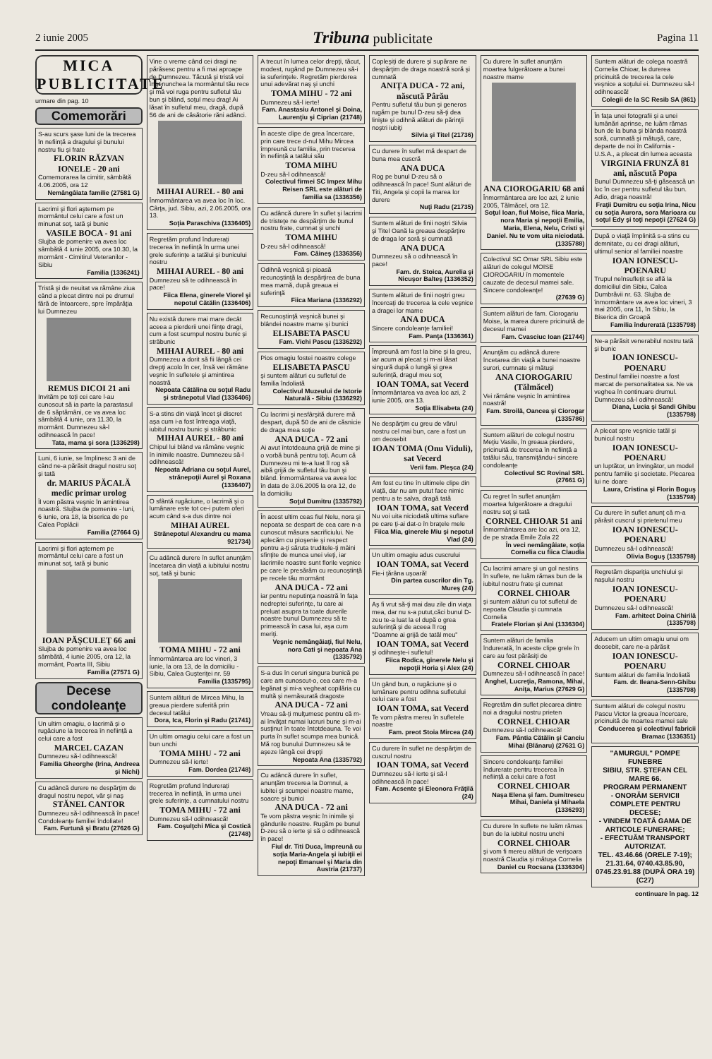2 iunie 2005 Tribuna publicitate Pagina 11
MICA PUBLICITATE
urmare din pag. 10
Comemorări
S-au scurs şase luni de la trecerea în neființă a dragului şi bunului nostru fiu şi frate
FLORIN RĂZVAN IONELE - 20 ani
Comemorarea la cimitir, sâmbătă 4.06.2005, ora 12
Nemângâiata familie (27581 G)
Lacrimi şi flori aşternem pe mormântul celui care a fost un minunat soţ, tată şi bunic
VASILE BOCA - 91 ani
Slujba de pomenire va avea loc sâmbătă 4 iunie 2005, ora 10.30, la mormânt - Cimitirul Veteranilor - Sibiu
Familia (1336241)
Tristă şi de neuitat va rămâne ziua când a plecat dintre noi pe drumul fără de întoarcere, spre împărăţia lui Dumnezeu
REMUS DICOI 21 ani
Invităm pe toţi cei care l-au cunoscut să ia parte la parastasul de 6 săptămâni, ce va avea loc sâmbătă 4 iunie, ora 11.30, la mormânt. Dumnezeu să-l odihnească în pace!
Tata, mama şi sora (1336298)
Luni, 6 iunie, se împlinesc 3 ani de când ne-a părăsit dragul nostru soţ şi tată
dr. MARIUS PĂCALĂ medic primar urolog
Îl vom păstra veşnic în amintirea noastră. Slujba de pomenire - luni, 6 iunie, ora 18, la biserica de pe Calea Poplăcii
Familia (27664 G)
Lacrimi şi flori aşternem pe mormântul celui care a fost un minunat soţ, tată şi bunic
IOAN PĂŞCULEŢ 66 ani
Slujba de pomenire va avea loc sâmbătă, 4 iunie 2005, ora 12, la mormânt, Poarta III, Sibiu
Familia (27571 G)
Decese condoleanţe
Un ultim omagiu, o lacrimă şi o rugăciune la trecerea în neființă a celui care a fost
MARCEL CAZAN
Dumnezeu să-l odihnească!
Familia Gheorghe (Irina, Andreea şi Nichi)
Cu adâncă durere ne despărţim de dragul nostru nepot, văr şi naş
STĂNEL CANTOR
Dumnezeu să-l odihnească în pace! Condoleanţe familiei îndoliate!
Fam. Furtună şi Bratu (27626 G)
Vine o vreme când cei dragi ne părăsesc pentru a fi mai aproape de Dumnezeu. Tăcută şi tristă voi îngenunchea la mormântul tău rece şi mă voi ruga pentru sufletul tău bun şi blând, soţul meu drag! Ai lăsat în sufletul meu, dragă, după 56 de ani de căsătorie răni adânci.
MIHAI AUREL - 80 ani
Înmormântarea va avea loc în loc. Cârţa, jud. Sibiu, azi, 2.06.2005, ora 13.
Soţia Paraschiva (1336405)
Regretăm profund îndurerați trecerea în neființă în urma unei grele suferinţe a tatălui şi bunicului nostru
MIHAI AUREL - 80 ani
Dumnezeu să te odihnească în pace!
Fiica Elena, ginerele Viorel şi nepotul Cătălin (1336406)
Nu există durere mai mare decât aceea a pierderii unei fiinţe dragi, cum a fost scumpul nostru bunic şi străbunic
MIHAI AUREL - 80 ani
Dumnezeu a dorit să fii lângă cei drepţi acolo în cer, însă vei rămâne veşnic în sufletele şi amintirea noastră
Nepoata Cătălina cu soţul Radu şi strănepotul Vlad (1336406)
S-a stins din viaţă încet şi discret aşa cum i-a fost întreaga viaţă, iubitul nostru bunic şi străbunic
MIHAI AUREL - 80 ani
Chipul lui blând va rămâne veşnic în inimile noastre. Dumnezeu să-l odihnească!
Nepoata Adriana cu soţul Aurel, strănepoţii Aurel şi Roxana (1336407)
O sfântă rugăciune, o lacrimă şi o lumânare este tot ce-i putem oferi acum când s-a dus dintre noi
MIHAI AUREL
Strănepotul Alexandru cu mama 921734)
Cu adâncă durere în suflet anunţăm încetarea din viaţă a iubitului nostru soţ, tată şi bunic
TOMA MIHU - 72 ani
Înmormântarea are loc vineri, 3 iunie, la ora 13, de la domiciliu - Sibiu, Calea Guşteriţei nr. 59
Familia (1335795)
Suntem alături de Mircea Mihu, la greaua pierdere suferită prin decesul tatălui
Dora, Ica, Florin şi Radu (21741)
Un ultim omagiu celui care a fost un bun unchi
TOMA MIHU - 72 ani
Dumnezeu să-l ierte!
Fam. Dordea (21748)
Regretăm profund îndurerați trecerea în neființă, în urma unei grele suferinţe, a cumnatului nostru
TOMA MIHU - 72 ani
Dumnezeu să-l odihnească!
Fam. Coşulţchi Mica şi Costică (21748)
A trecut în lumea celor drepţi, tăcut, modest, rugând pe Dumnezeu să-i ia suferinţele. Regretăm pierderea unui adevărat naş şi unchi
TOMA MIHU - 72 ani
Dumnezeu să-l ierte!
Fam. Anastasiu Antonel şi Doina, Laurenţiu şi Ciprian (21748)
În aceste clipe de grea încercare, prin care trece d-nul Mihu Mircea împreună cu familia, prin trecerea în neființă a tatălui său
TOMA MIHU
D-zeu să-l odihnească!
Colectivul firmei SC Impex Mihu Reisen SRL este alături de familia sa (1336356)
Cu adâncă durere în suflet şi lacrimi de tristeţe ne despărţim de bunul nostru frate, cumnat şi unchi
TOMA MIHU
D-zeu să-l odihnească!
Fam. Căineş (1336356)
Odihnă veşnică şi pioasă recunoştinţă la despărţirea de buna mea mamă, după greaua ei suferinţă
Fiica Mariana (1336292)
Recunoştinţă veşnică bunei şi blândei noastre mame şi bunici
ELISABETA PASCU
Fam. Vichi Pascu (1336292)
Pios omagiu fostei noastre colege
ELISABETA PASCU
şi suntem alături cu sufletul de familia îndoliată
Colectivul Muzeului de Istorie Naturală - Sibiu (1336292)
Cu lacrimi şi nesfârşită durere mă despart, după 50 de ani de căsnicie de draga mea soţie
ANA DUCA - 72 ani
Ai avut întotdeauna grijă de mine şi o vorbă bună pentru toţi. Acum că Dumnezeu mi te-a luat îl rog să aibă grijă de sufletul tău bun şi blând. Înmormântarea va avea loc în data de 3.06.2005 la ora 12, de la domiciliu
Soţul Dumitru (1335792)
În acest ultim ceas fiul Nelu, nora şi nepoata se despart de cea care n-a cunoscut măsura sacrificiului. Ne aplecăm cu pioşenie şi respect pentru a-ţi săruta truditele-ţi mâini sfinţite de munca unei vieţi, iar lacrimile noastre sunt florile veşnice pe care le presărăm cu recunoştinţă pe recele tău mormânt
ANA DUCA - 72 ani
iar pentru neputinţa noastră în faţa nedreptei suferinţe, tu care ai preluat asupra ta toate durerile noastre bunul Dumnezeu să te primească în casa lui, aşa cum meriţi.
Veşnic nemângâiaţi, fiul Nelu, nora Cati şi nepoata Ana (1335792)
S-a dus în ceruri singura bunică pe care am cunoscut-o, cea care m-a legănat şi mi-a vegheat copilăria cu multă şi nemăsurată dragoste
ANA DUCA - 72 ani
Vreau să-ţi mulţumesc pentru că m-ai învăţat numai lucruri bune şi m-ai susţinut în toate întotdeauna. Te voi purta în suflet scumpa mea bunică. Mă rog bunului Dumnezeu să te aşeze lângă cei drepţi
Nepoata Ana (1335792)
Cu adâncă durere în suflet, anunţăm trecerea la Domnul, a iubitei şi scumpei noastre mame, soacre şi bunici
ANA DUCA - 72 ani
Te vom păstra veşnic în inimile şi gândurile noastre. Rugăm pe bunul D-zeu să o ierte şi să o odihnească în pace!
Fiul dr. Titi Duca, împreună cu soţia Maria-Angela şi iubiţii ei nepoţi Emanuel şi Maria din Austria (21737)
Copleşiţi de durere şi supărare ne despărţim de draga noastră soră şi cumnată
ANIŢA DUCA - 72 ani, născută Pârău
Pentru sufletul tău bun şi generos rugăm pe bunul D-zeu să-ţi dea linişte şi odihnă alături de părinţii noştri iubiţi
Silvia şi Titel (21736)
Cu durere în suflet mă despart de buna mea cuscră
ANA DUCA
Rog pe bunul D-zeu să o odihnească în pace! Sunt alături de Titi, Angela şi copii la marea lor durere
Nuţi Radu (21735)
Suntem alături de finii noştri Silvia şi Titel Oană la greaua despărţire de draga lor soră şi cumnată
ANA DUCA
Dumnezeu să o odihnească în pace!
Fam. dr. Stoica, Aurelia şi Nicuşor Balteş (1336352)
Suntem alături de finii noştri greu încercaţi de trecerea la cele veşnice a dragei lor mame
ANA DUCA
Sincere condoleanţe familiei!
Fam. Panţa (1336361)
Împreună am fost la bine şi la greu, iar acum ai plecat şi m-ai lăsat singură după o lungă şi grea suferinţă, dragul meu soţ
IOAN TOMA, sat Vecerd
Înmormântarea va avea loc azi, 2 iunie 2005, ora 13.
Soţia Elisabeta (24)
Ne despărţim cu greu de vărul nostru cel mai bun, care a fost un om deosebit
IOAN TOMA (Onu Viduli), sat Vecerd
Verii fam. Pleşca (24)
Am fost cu tine în ultimele clipe din viaţă, dar nu am putut face nimic pentru a te salva, dragă tată
IOAN TOMA, sat Vecerd
Nu voi uita niciodată ultima suflare pe care ţi-ai dat-o în braţele mele
Fiica Mia, ginerele Miu şi nepotul Vlad (24)
Un ultim omagiu adus cuscrului
IOAN TOMA, sat Vecerd
Fie-i ţărâna uşoară!
Din partea cuscrilor din Tg. Mureş (24)
Aş fi vrut să-ţi mai dau zile din viaţa mea, dar nu s-a putut,căci bunul D-zeu te-a luat la el după o grea suferinţă şi de aceea îl rog "Doamne ai grijă de tatăl meu"
IOAN TOMA, sat Vecerd
şi odihneşte-i sufletul!
Fiica Rodica, ginerele Nelu şi nepoţii Horia şi Alex (24)
Un gând bun, o rugăciune şi o lumânare pentru odihna sufletului celui care a fost
IOAN TOMA, sat Vecerd
Te vom păstra mereu în sufletele noastre
Fam. preot Stoia Mircea (24)
Cu durere în suflet ne despărţim de cuscrul nostru
IOAN TOMA, sat Vecerd
Dumnezeu să-l ierte şi să-l odihnească în pace!
Fam. Acsente şi Eleonora Frăţilă (24)
Cu durere în suflet anunţăm moartea fulgerătoare a bunei noastre mame
ANA CIOROGARIU 68 ani
Înmormântarea are loc azi, 2 iunie 2005, Tălmăcel, ora 12.
Soţul Ioan, fiul Moise, fiica Maria, nora Maria şi nepoţii Emilia, Maria, Elena, Nelu, Cristi şi Daniel. Nu te vom uita niciodată. (1335788)
Colectivul SC Omar SRL Sibiu este alături de colegul MOISE CIOROGARIU în momentele cauzate de decesul mamei sale. Sincere condoleanţe!
(27639 G)
Suntem alături de fam. Ciorogariu Moise, la marea durere pricinuită de decesul mamei
Fam. Cvasciuc Ioan (21744)
Anunţăm cu adâncă durere încetarea din viaţă a bunei noastre surori, cumnate şi mătuşi
ANA CIOROGARIU (Tălmăcel)
Vei rămâne veşnic în amintirea noastră!
Fam. Stroilă, Oancea şi Ciorogar (1335786)
Suntem alături de colegul nostru Meţiu Vasile, în greaua pierdere, pricinuită de trecerea în neființă a tatălui său, transmiţându-i sincere condoleanţe
Colectivul SC Rovinal SRL (27661 G)
Cu regret în suflet anunţăm moartea fulgerătoare a dragului nostru soţ şi tată
CORNEL CHIOAR 51 ani
Înmormântarea are loc azi, ora 12, de pe strada Emile Zola 22
În veci nemângâiate, soţia Cornelia cu fiica Claudia
Cu lacrimi amare şi un gol nestins în suflete, ne luăm rămas bun de la iubitul nostru frate şi cumnat
CORNEL CHIOAR
şi suntem alături cu tot sufletul de nepoata Claudia şi cumnata Cornelia
Fratele Florian şi Ani (1336304)
Suntem alături de familia îndurerată, în aceste clipe grele în care au fost părăsiţi de
CORNEL CHIOAR
Dumnezeu să-l odihnească în pace!
Anghel, Lucreţia, Ramona, Mihai, Aniţa, Marius (27629 G)
Regretăm din suflet plecarea dintre noi a dragului nostru prieten
CORNEL CHIOAR
Dumnezeu să-l odihnească!
Fam. Pântia Cătălin şi Canciu Mihai (Blănaru) (27631 G)
Sincere condoleanţe familiei îndurerate pentru trecerea în neființă a celui care a fost
CORNEL CHIOAR
Naşa Elena şi fam. Dumitrescu Mihai, Daniela şi Mihaela (1336293)
Cu durere în suflete ne luăm rămas bun de la iubitul nostru unchi
CORNEL CHIOAR
şi vom fi mereu alături de verişoara noastră Claudia şi mătuşa Cornelia
Daniel cu Rocsana (1336304)
Suntem alături de colega noastră Cornelia Chioar, la durerea pricinuită de trecerea la cele veşnice a soţului ei. Dumnezeu să-l odihnească!
Colegii de la SC Resib SA (861)
În faţa unei fotografii şi a unei lumânări aprinse, ne luăm rămas bun de la buna şi blânda noastră soră, cumnată şi mătuşă, care, departe de noi în California - U.S.A., a plecat din lumea aceasta
VIRGINIA FRUNZĂ 81 ani, născută Popa
Bunul Dumnezeu să-ţi găsească un loc în cer pentru sufletul tău bun. Adio, draga noastră!
Fraţii Dumitru cu soţia Irina, Nicu cu soţia Aurora, sora Marioara cu soţul Edy şi toţi nepoţii (27624 G)
După o viaţă împlinită s-a stins cu demnitate, cu cei dragi alături, ultimul senior al familiei noastre
IOAN IONESCU-POENARU
Trupul neînsufleţit se află la domiciliul din Sibiu, Calea Dumbrăvii nr. 63. Slujba de înmormântare va avea loc vineri, 3 mai 2005, ora 11, în Sibiu, la Biserica din Groapă
Familia îndurerată (1335798)
Ne-a părăsit venerabilul nostru tată şi bunic
IOAN IONESCU-POENARU
Destinul familiei noastre a fost marcat de personalitatea sa. Ne va veghea în continuare drumul. Dumnezeu să-l odihnească!
Diana, Lucia şi Sandi Ghibu (1335798)
A plecat spre veşnicie tatăl şi bunicul nostru
IOAN IONESCU-POENARU
un luptător, un învingător, un model pentru familie şi societate. Plecarea lui ne doare
Laura, Cristina şi Florin Boguş (1335798)
Cu durere în suflet anunţ că m-a părăsit cuscrul şi prietenul meu
IOAN IONESCU-POENARU
Dumnezeu să-l odihnească!
Olivia Boguş (1335798)
Regretăm dispariţia unchiului şi naşului nostru
IOAN IONESCU-POENARU
Dumnezeu să-l odihnească!
Fam. arhitect Doina Chirilă (1335798)
Aducem un ultim omagiu unui om deosebit, care ne-a părăsit
IOAN IONESCU-POENARU
Suntem alături de familia îndoliată
Fam. dr. Ileana-Senn-Ghibu (1335798)
Suntem alături de colegul nostru Pascu Victor la greaua încercare, pricinuită de moartea mamei sale
Conducerea şi colectivul fabricii Bramac (1336351)
"AMURGUL" POMPE FUNEBRE
SIBIU, STR. ŞTEFAN CEL MARE 66.
PROGRAM PERMANENT
- ONORĂM SERVICII COMPLETE PENTRU DECESE;
- VINDEM TOATĂ GAMA DE ARTICOLE FUNERARE;
- EFECTUĂM TRANSPORT AUTORIZAT.
TEL. 43.46.66 (ORELE 7-19); 21.31.64, 0740.43.85.90, 0745.23.91.88 (DUPĂ ORA 19) (C27)
continuare în pag. 12